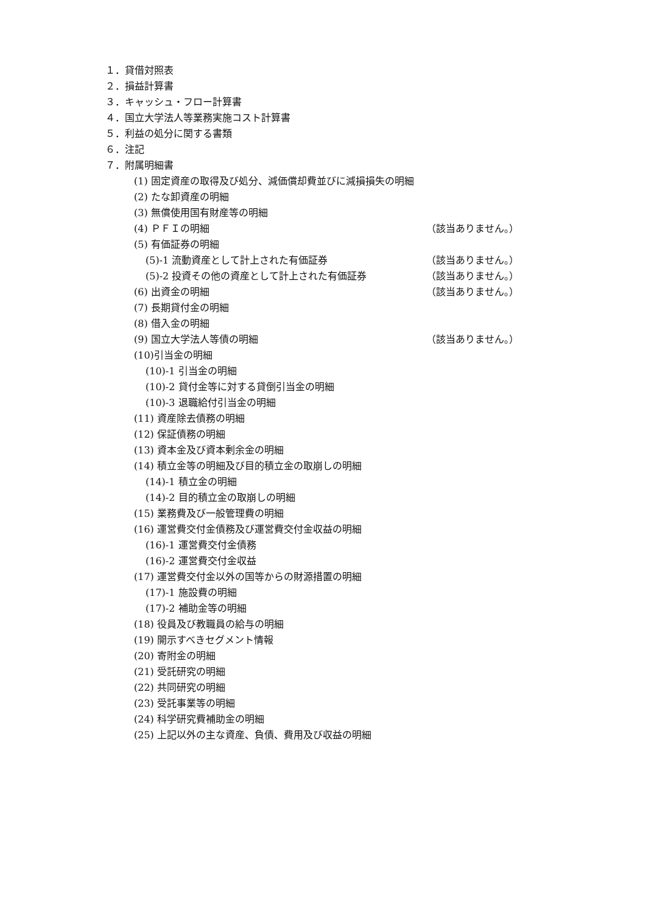１．貸借対照表
２．損益計算書
３．キャッシュ・フロー計算書
４．国立大学法人等業務実施コスト計算書
５．利益の処分に関する書類
６．注記
７．附属明細書
(1) 固定資産の取得及び処分、減価償却費並びに減損損失の明細
(2) たな卸資産の明細
(3) 無償使用国有財産等の明細
(4) ＰＦＩの明細 （該当ありません。）
(5) 有価証券の明細
(5)-1 流動資産として計上された有価証券 （該当ありません。）
(5)-2 投資その他の資産として計上された有価証券 （該当ありません。）
(6) 出資金の明細 （該当ありません。）
(7) 長期貸付金の明細
(8) 借入金の明細
(9) 国立大学法人等債の明細 （該当ありません。）
(10)引当金の明細
(10)-1 引当金の明細
(10)-2 貸付金等に対する貸倒引当金の明細
(10)-3 退職給付引当金の明細
(11) 資産除去債務の明細
(12) 保証債務の明細
(13) 資本金及び資本剰余金の明細
(14) 積立金等の明細及び目的積立金の取崩しの明細
(14)-1 積立金の明細
(14)-2 目的積立金の取崩しの明細
(15) 業務費及び一般管理費の明細
(16) 運営費交付金債務及び運営費交付金収益の明細
(16)-1 運営費交付金債務
(16)-2 運営費交付金収益
(17) 運営費交付金以外の国等からの財源措置の明細
(17)-1 施設費の明細
(17)-2 補助金等の明細
(18) 役員及び教職員の給与の明細
(19) 開示すべきセグメント情報
(20) 寄附金の明細
(21) 受託研究の明細
(22) 共同研究の明細
(23) 受託事業等の明細
(24) 科学研究費補助金の明細
(25) 上記以外の主な資産、負債、費用及び収益の明細